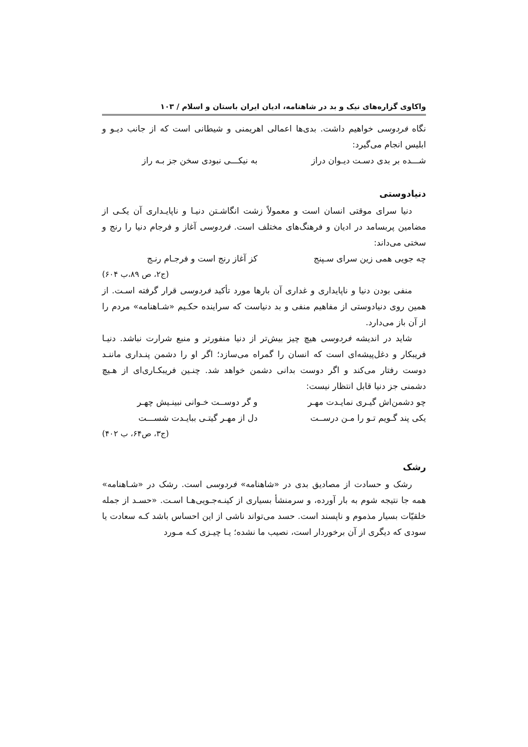واکاوی گزاره‌های نیک و بد در شاهنامه، ادیان ایران باستان و اسلام / ۱۰۳
نگاه فردوسی خواهیم داشت. بدی‌ها اعمالی اهریمنی و شیطانی است که از جانب دیـو و ابلیس انجام می‌گیرد:
شـــده بر بدی دسـت دیـوان دراز به نیکـــی نبودی سخن جز بـه راز
دنیادوستی
دنیا سرای موقتی انسان است و معمولاً زشت انگاشـتن دنیـا و ناپایـداری آن یکـی از مضامین پربسامد در ادیان و فرهنگ‌های مختلف است. فردوسی آغاز و فرجام دنیا را رنج و سختی می‌داند:
چه جویی همی زین سرای سـپنج کز آغاز رنج است و فرجـام رنـج
(ج۲، ص ۸۹،ب ۶۰۴)
منفی بودن دنیا و ناپایداری و غداری آن بارها مورد تأکید فردوسی قرار گرفته اسـت. از همین روی دنیادوستی از مفاهیم منفی و بد دنیاست که سراینده حکـیم «شـاهنامه» مردم را از آن باز می‌دارد.
شاید در اندیشه فردوسی هیچ چیز بیش‌تر از دنیا منفورتر و منبع شرارت نباشد. دنیـا فریبکار و دغل‌پیشه‌ای است که انسان را گمراه می‌سازد؛ اگر او را دشمن پنـداری ماننـد دوست رفتار می‌کند و اگر دوست بدانی دشمن خواهد شد. چنـین فریبکـاری‌ای از هـیچ دشمنی جز دنیا قابل انتظار نیست:
چو دشمن‌اش گیـری نمایـدت مهـر و گر دوســت خـوانی نبینـیش چهـر
یکی پند گـویم تـو را مـن درســت دل از مهـر گیتـی ببایـدت شســـت
(ج۳، ص۶۴، ب ۴۰۲)
رشک
رشک و حسادت از مصادیق بدی در «شاهنامه» فردوسی است. رشک در «شـاهنامه» همه جا نتیجه شوم به بار آورده، و سرمنشأ بسیاری از کینـه‌جـویی‌هـا اسـت. «حسـد از جمله خلقیّات بسیار مذموم و ناپسند است. حسد می‌تواند ناشی از این احساس باشد کـه سعادت یا سودی که دیگری از آن برخوردار است، نصیب ما نشده؛ یـا چیـزی کـه مـورد